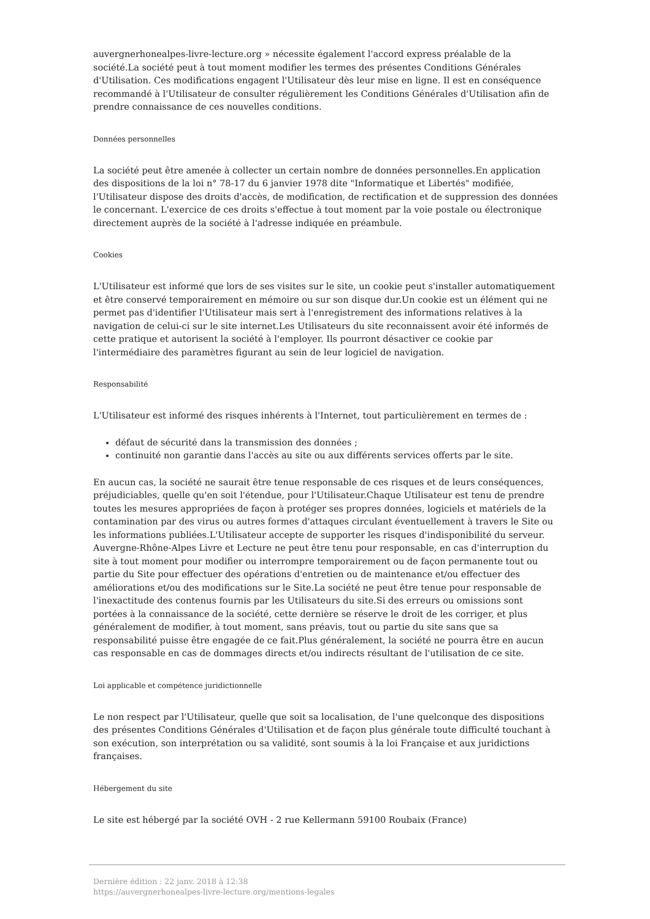auvergnerhonealpes-livre-lecture.org » nécessite également l'accord express préalable de la société.La société peut à tout moment modifier les termes des présentes Conditions Générales d'Utilisation. Ces modifications engagent l'Utilisateur dès leur mise en ligne. Il est en conséquence recommandé à l'Utilisateur de consulter régulièrement les Conditions Générales d'Utilisation afin de prendre connaissance de ces nouvelles conditions.
Données personnelles
La société peut être amenée à collecter un certain nombre de données personnelles.En application des dispositions de la loi n° 78-17 du 6 janvier 1978 dite "Informatique et Libertés" modifiée, l'Utilisateur dispose des droits d'accès, de modification, de rectification et de suppression des données le concernant. L'exercice de ces droits s'effectue à tout moment par la voie postale ou électronique directement auprès de la société à l'adresse indiquée en préambule.
Cookies
L'Utilisateur est informé que lors de ses visites sur le site, un cookie peut s'installer automatiquement et être conservé temporairement en mémoire ou sur son disque dur.Un cookie est un élément qui ne permet pas d'identifier l'Utilisateur mais sert à l'enregistrement des informations relatives à la navigation de celui-ci sur le site internet.Les Utilisateurs du site reconnaissent avoir été informés de cette pratique et autorisent la société à l'employer. Ils pourront désactiver ce cookie par l'intermédiaire des paramètres figurant au sein de leur logiciel de navigation.
Responsabilité
L'Utilisateur est informé des risques inhérents à l'Internet, tout particulièrement en termes de :
défaut de sécurité dans la transmission des données ;
continuité non garantie dans l'accès au site ou aux différents services offerts par le site.
En aucun cas, la société ne saurait être tenue responsable de ces risques et de leurs conséquences, préjudiciables, quelle qu'en soit l'étendue, pour l'Utilisateur.Chaque Utilisateur est tenu de prendre toutes les mesures appropriées de façon à protéger ses propres données, logiciels et matériels de la contamination par des virus ou autres formes d'attaques circulant éventuellement à travers le Site ou les informations publiées.L'Utilisateur accepte de supporter les risques d'indisponibilité du serveur. Auvergne-Rhône-Alpes Livre et Lecture ne peut être tenu pour responsable, en cas d'interruption du site à tout moment pour modifier ou interrompre temporairement ou de façon permanente tout ou partie du Site pour effectuer des opérations d'entretien ou de maintenance et/ou effectuer des améliorations et/ou des modifications sur le Site.La société ne peut être tenue pour responsable de l'inexactitude des contenus fournis par les Utilisateurs du site.Si des erreurs ou omissions sont portées à la connaissance de la société, cette dernière se réserve le droit de les corriger, et plus généralement de modifier, à tout moment, sans préavis, tout ou partie du site sans que sa responsabilité puisse être engagée de ce fait.Plus généralement, la société ne pourra être en aucun cas responsable en cas de dommages directs et/ou indirects résultant de l'utilisation de ce site.
Loi applicable et compétence juridictionnelle
Le non respect par l'Utilisateur, quelle que soit sa localisation, de l'une quelconque des dispositions des présentes Conditions Générales d'Utilisation et de façon plus générale toute difficulté touchant à son exécution, son interprétation ou sa validité, sont soumis à la loi Française et aux juridictions françaises.
Hébergement du site
Le site est hébergé par la société OVH - 2 rue Kellermann 59100 Roubaix (France)
Dernière édition : 22 janv. 2018 à 12:38
https://auvergnerhonealpes-livre-lecture.org/mentions-legales